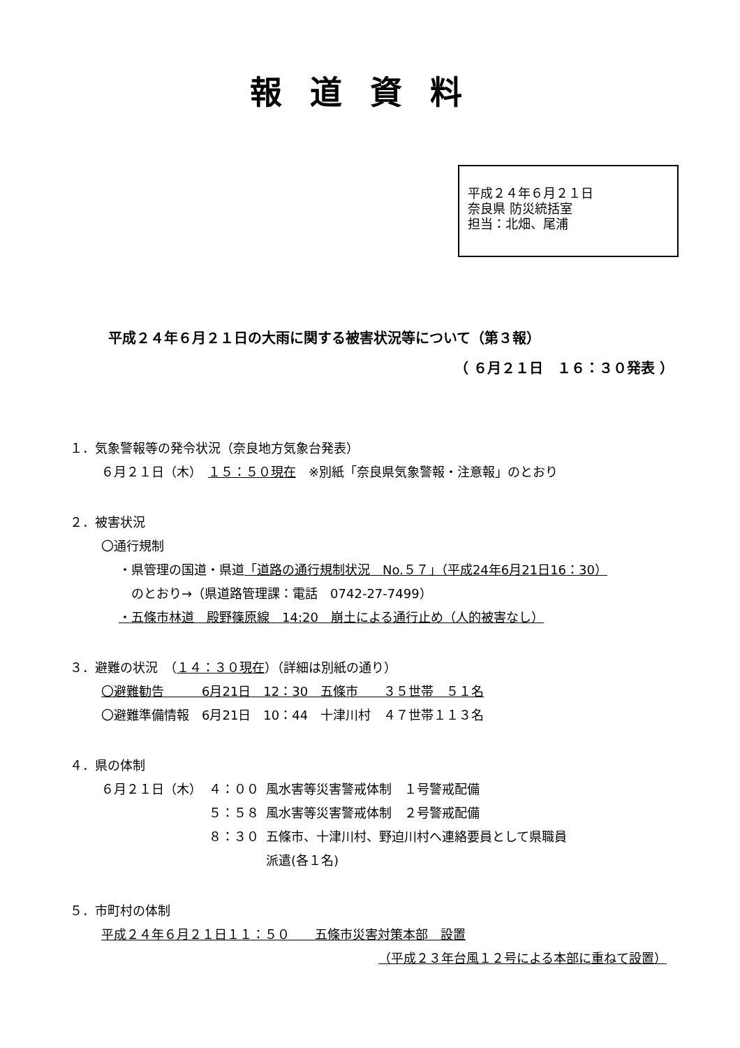報道資料
平成２４年６月２１日
奈良県 防災統括室
担当：北畑、尾浦
平成２４年６月２１日の大雨に関する被害状況等について（第３報）
（ ６月２１日　１６：３０発表 ）
１．気象警報等の発令状況（奈良地方気象台発表）
６月２１日（木）　１５：５０現在　※別紙「奈良県気象警報・注意報」のとおり
２．被害状況
〇通行規制
・県管理の国道・県道「道路の通行規制状況　No.５７」（平成24年6月21日16：30）
　のとおり→（県道路管理課：電話　0742-27-7499）
・五條市林道　殿野篠原線　14:20　崩土による通行止め（人的被害なし）
３．避難の状況　（１４：３０現在）（詳細は別紙の通り）
〇避難勧告　　　6月21日　12：30　五條市　　３５世帯　５１名
〇避難準備情報　6月21日　10：44　十津川村　４７世帯１１３名
４．県の体制
| ６月２１日（木） | ４：００ | 風水害等災害警戒体制 １号警戒配備 |
| | ５：５８ | 風水害等災害警戒体制 ２号警戒配備 |
| | ８：３０ | 五條市、十津川村、野迫川村へ連絡要員として県職員 派遣(各１名) |
５．市町村の体制
平成２４年６月２１日１１：５０　　五條市災害対策本部　設置
（平成２３年台風１２号による本部に重ねて設置）